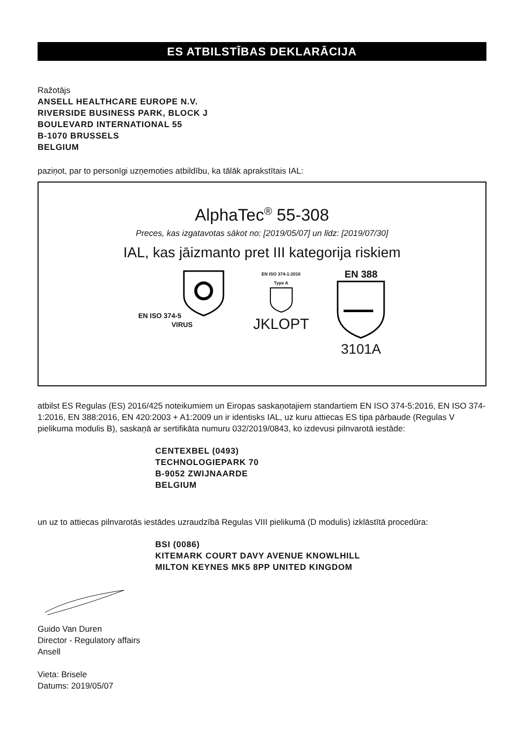ES ATBILSTĪBAS DEKLARĀCIJA
Ražotājs
ANSELL HEALTHCARE EUROPE N.V.
RIVERSIDE BUSINESS PARK, BLOCK J
BOULEVARD INTERNATIONAL 55
B-1070 BRUSSELS
BELGIUM
paziņot, par to personīgi uzņemoties atbildību, ka tālāk aprakstītais IAL:
AlphaTec<sup>®</sup> 55-308
Preces, kas izgatavotas sākot no: [2019/05/07] un līdz: [2019/07/30]
IAL, kas jāizmanto pret III kategorija riskiem
EN ISO 374-5
VIRUS
EN ISO 374-1:2016
Type A
JKLOPT
EN 388
3101A
atbilst ES Regulas (ES) 2016/425 noteikumiem un Eiropas saskaņotajiem standartiem EN ISO 374-5:2016, EN ISO 374-1:2016, EN 388:2016, EN 420:2003 + A1:2009 un ir identisks IAL, uz kuru attiecas ES tipa pārbaude (Regulas V pielikuma modulis B), saskaņā ar sertifikāta numuru 032/2019/0843, ko izdevusi pilnvarotā iestāde:
CENTEXBEL (0493)
TECHNOLOGIEPARK 70
B-9052 ZWIJNAARDE
BELGIUM
un uz to attiecas pilnvarotās iestādes uzraudzībā Regulas VIII pielikumā (D modulis) izklāstītā procedūra:
BSI (0086)
KITEMARK COURT DAVY AVENUE KNOWLHILL
MILTON KEYNES MK5 8PP UNITED KINGDOM
Guido Van Duren
Director - Regulatory affairs
Ansell
Vieta: Brisele
Datums: 2019/05/07